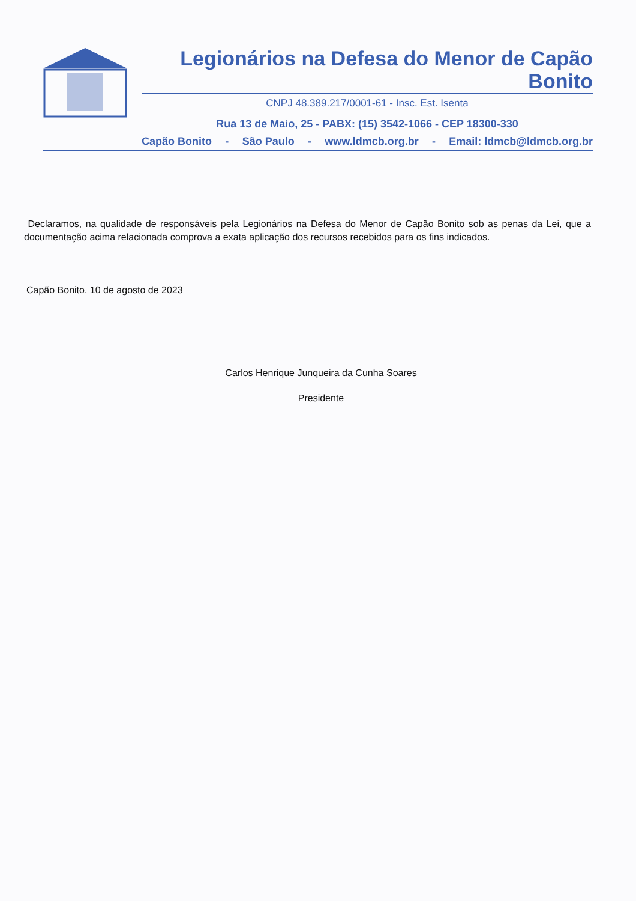Legionários na Defesa do Menor de Capão Bonito
CNPJ 48.389.217/0001-61 - Insc. Est. Isenta
Rua 13 de Maio, 25 - PABX: (15) 3542-1066 - CEP 18300-330
Capão Bonito - São Paulo - www.ldmcb.org.br - Email: ldmcb@ldmcb.org.br
Declaramos, na qualidade de responsáveis pela Legionários na Defesa do Menor de Capão Bonito sob as penas da Lei, que a documentação acima relacionada comprova a exata aplicação dos recursos recebidos para os fins indicados.
Capão Bonito, 10 de agosto de 2023
Carlos Henrique Junqueira da Cunha Soares
Presidente